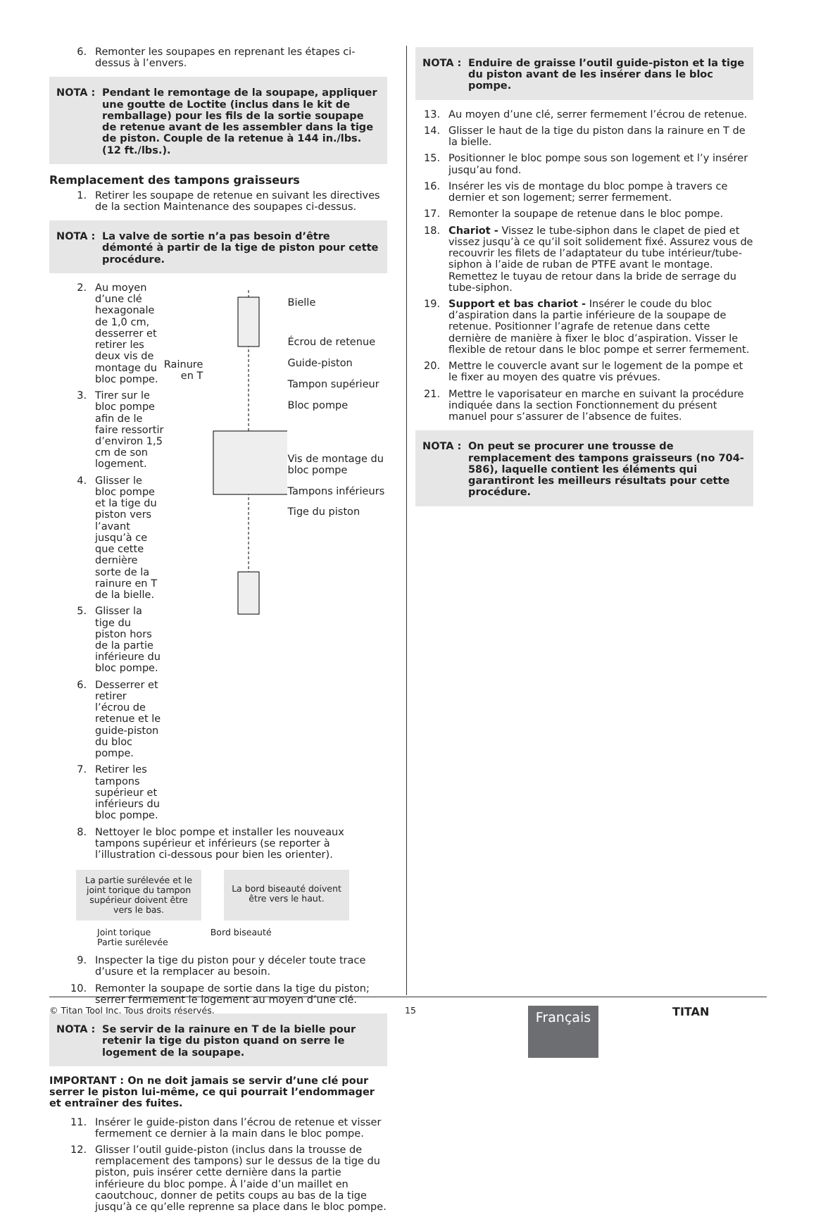6. Remonter les soupapes en reprenant les étapes ci-dessus à l’envers.
NOTA : Pendant le remontage de la soupape, appliquer une goutte de Loctite (inclus dans le kit de remballage) pour les fils de la sortie soupape de retenue avant de les assembler dans la tige de piston. Couple de la retenue à 144 in./lbs. (12 ft./lbs.).
Remplacement des tampons graisseurs
1. Retirer les soupape de retenue en suivant les directives de la section Maintenance des soupapes ci-dessus.
NOTA : La valve de sortie n’a pas besoin d’être démonté à partir de la tige de piston pour cette procédure.
2. Au moyen d’une clé hexagonale de 1,0 cm, desserrer et retirer les deux vis de montage du bloc pompe.
3. Tirer sur le bloc pompe afin de le faire ressortir d’environ 1,5 cm de son logement.
4. Glisser le bloc pompe et la tige du piston vers l’avant jusqu’à ce que cette dernière sorte de la rainure en T de la bielle.
5. Glisser la tige du piston hors de la partie inférieure du bloc pompe.
6. Desserrer et retirer l’écrou de retenue et le guide-piston du bloc pompe.
7. Retirer les tampons supérieur et inférieurs du bloc pompe.
Rainure en T
Bielle
Écrou de retenue
Guide-piston
Tampon supérieur
Bloc pompe
Vis de montage du bloc pompe
Tampons inférieurs
Tige du piston
8. Nettoyer le bloc pompe et installer les nouveaux tampons supérieur et inférieurs (se reporter à l’illustration ci-dessous pour bien les orienter).
La partie surélevée et le joint torique du tampon supérieur doivent être vers le bas.
La bord biseauté doivent être vers le haut.
Joint torique
Partie surélevée
Bord biseauté
9. Inspecter la tige du piston pour y déceler toute trace d’usure et la remplacer au besoin.
10. Remonter la soupape de sortie dans la tige du piston; serrer fermement le logement au moyen d’une clé.
NOTA : Se servir de la rainure en T de la bielle pour retenir la tige du piston quand on serre le logement de la soupape.
IMPORTANT : On ne doit jamais se servir d’une clé pour serrer le piston lui-même, ce qui pourrait l’endommager et entraîner des fuites.
11. Insérer le guide-piston dans l’écrou de retenue et visser fermement ce dernier à la main dans le bloc pompe.
12. Glisser l’outil guide-piston (inclus dans la trousse de remplacement des tampons) sur le dessus de la tige du piston, puis insérer cette dernière dans la partie inférieure du bloc pompe. À l’aide d’un maillet en caoutchouc, donner de petits coups au bas de la tige jusqu’à ce qu’elle reprenne sa place dans le bloc pompe.
NOTA : Enduire de graisse l’outil guide-piston et la tige du piston avant de les insérer dans le bloc pompe.
13. Au moyen d’une clé, serrer fermement l’écrou de retenue.
14. Glisser le haut de la tige du piston dans la rainure en T de la bielle.
15. Positionner le bloc pompe sous son logement et l’y insérer jusqu’au fond.
16. Insérer les vis de montage du bloc pompe à travers ce dernier et son logement; serrer fermement.
17. Remonter la soupape de retenue dans le bloc pompe.
18. Chariot - Vissez le tube-siphon dans le clapet de pied et vissez jusqu’à ce qu’il soit solidement fixé. Assurez vous de recouvrir les filets de l’adaptateur du tube intérieur/tube-siphon à l’aide de ruban de PTFE avant le montage. Remettez le tuyau de retour dans la bride de serrage du tube-siphon.
19. Support et bas chariot - Insérer le coude du bloc d’aspiration dans la partie inférieure de la soupape de retenue. Positionner l’agrafe de retenue dans cette dernière de manière à fixer le bloc d’aspiration. Visser le flexible de retour dans le bloc pompe et serrer fermement.
20. Mettre le couvercle avant sur le logement de la pompe et le fixer au moyen des quatre vis prévues.
21. Mettre le vaporisateur en marche en suivant la procédure indiquée dans la section Fonctionnement du présent manuel pour s’assurer de l’absence de fuites.
NOTA : On peut se procurer une trousse de remplacement des tampons graisseurs (no 704-586), laquelle contient les éléments qui garantiront les meilleurs résultats pour cette procédure.
© Titan Tool Inc. Tous droits réservés. 15 TITAN
Français